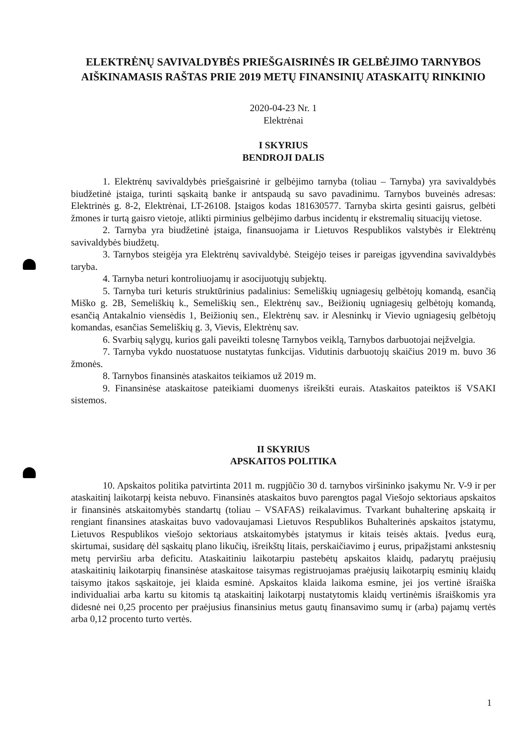ELEKTRĖNŲ SAVIVALDYBĖS PRIEŠGAISRINĖS IR GELBĖJIMO TARNYBOS AIŠKINAMASIS RAŠTAS PRIE 2019 METŲ FINANSINIŲ ATASKAITŲ RINKINIO
2020-04-23 Nr. 1
Elektrėnai
I SKYRIUS
BENDROJI DALIS
1. Elektrėnų savivaldybės priešgaisrinė ir gelbėjimo tarnyba (toliau – Tarnyba) yra savivaldybės biudžetinė įstaiga, turinti sąskaitą banke ir antspaudą su savo pavadinimu. Tarnybos buveinės adresas: Elektrinės g. 8-2, Elektrėnai, LT-26108. Įstaigos kodas 181630577. Tarnyba skirta gesinti gaisrus, gelbėti žmones ir turtą gaisro vietoje, atlikti pirminius gelbėjimo darbus incidentų ir ekstremalių situacijų vietose.
2. Tarnyba yra biudžetinė įstaiga, finansuojama ir Lietuvos Respublikos valstybės ir Elektrėnų savivaldybės biudžetų.
3. Tarnybos steigėja yra Elektrėnų savivaldybė. Steigėjo teises ir pareigas įgyvendina savivaldybės taryba.
4. Tarnyba neturi kontroliuojamų ir asocijuotųjų subjektų.
5. Tarnyba turi keturis struktūrinius padalinius: Semeliškių ugniagesių gelbėtojų komandą, esančią Miško g. 2B, Semeliškių k., Semeliškių sen., Elektrėnų sav., Beižionių ugniagesių gelbėtojų komandą, esančią Antakalnio viensėdis 1, Beižionių sen., Elektrėnų sav. ir Alesninkų ir Vievio ugniagesių gelbėtojų komandas, esančias Semeliškių g. 3, Vievis, Elektrėnų sav.
6. Svarbių sąlygų, kurios gali paveikti tolesnę Tarnybos veiklą, Tarnybos darbuotojai neįžvelgia.
7. Tarnyba vykdo nuostatuose nustatytas funkcijas. Vidutinis darbuotojų skaičius 2019 m. buvo 36 žmonės.
8. Tarnybos finansinės ataskaitos teikiamos už 2019 m.
9. Finansinėse ataskaitose pateikiami duomenys išreikšti eurais. Ataskaitos pateiktos iš VSAKI sistemos.
II SKYRIUS
APSKAITOS POLITIKA
10. Apskaitos politika patvirtinta 2011 m. rugpjūčio 30 d. tarnybos viršininko įsakymu Nr. V-9 ir per ataskaitinį laikotarpį keista nebuvo. Finansinės ataskaitos buvo parengtos pagal Viešojo sektoriaus apskaitos ir finansinės atskaitomybės standartų (toliau – VSAFAS) reikalavimus. Tvarkant buhalterinę apskaitą ir rengiant finansines ataskaitas buvo vadovaujamasi Lietuvos Respublikos Buhalterinės apskaitos įstatymu, Lietuvos Respublikos viešojo sektoriaus atskaitomybės įstatymus ir kitais teisės aktais. Įvedus eurą, skirtumai, susidarę dėl sąskaitų plano likučių, išreikštų litais, perskaičiavimo į eurus, pripažįstami ankstesnių metų perviršiu arba deficitu. Ataskaitiniu laikotarpiu pastebėtų apskaitos klaidų, padarytų praėjusių ataskaitinių laikotarpių finansinėse ataskaitose taisymas registruojamas praėjusių laikotarpių esminių klaidų taisymo įtakos sąskaitoje, jei klaida esminė. Apskaitos klaida laikoma esmine, jei jos vertinė išraiška individualiai arba kartu su kitomis tą ataskaitinį laikotarpį nustatytomis klaidų vertinėmis išraiškomis yra didesnė nei 0,25 procento per praėjusius finansinius metus gautų finansavimo sumų ir (arba) pajamų vertės arba 0,12 procento turto vertės.
1